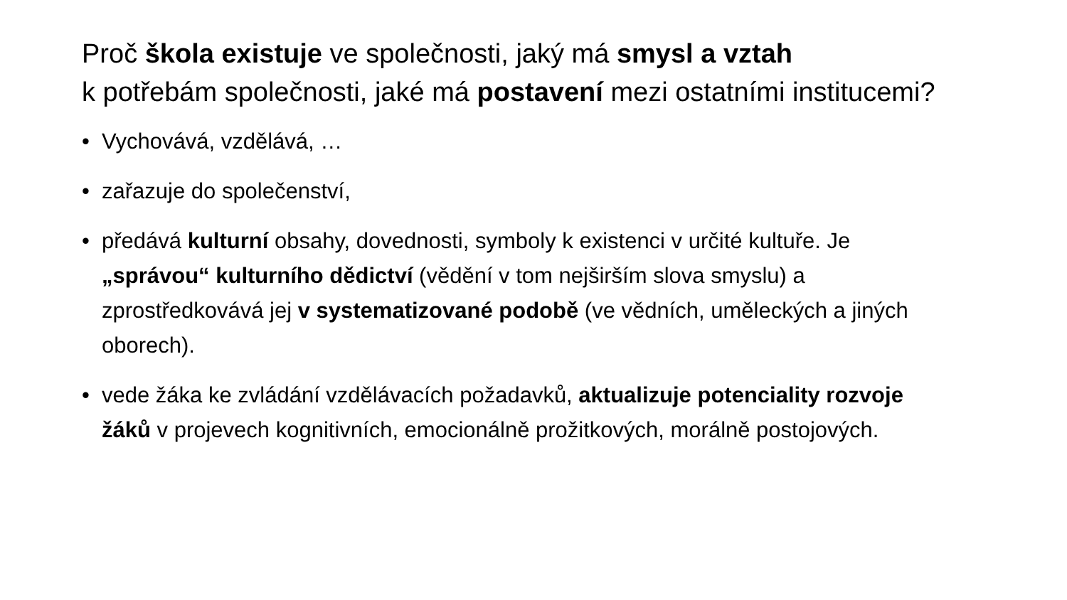Proč škola existuje ve společnosti, jaký má smysl a vztah
k potřebám společnosti, jaké má postavení mezi ostatními institucemi?
• Vychovává, vzdělává, …
• zařazuje do společenství,
• předává kulturní obsahy, dovednosti, symboly k existenci v určité kultuře. Je „správou“ kulturního dědictví (vědění v tom nejširším slova smyslu) a zprostředkovává jej v systematizované podobě (ve vědních, uměleckých a jiných oborech).
• vede žáka ke zvládání vzdělávacích požadavků, aktualizuje potenciality rozvoje žáků v projevech kognitivních, emocionálně prožitkových, morálně postojových.